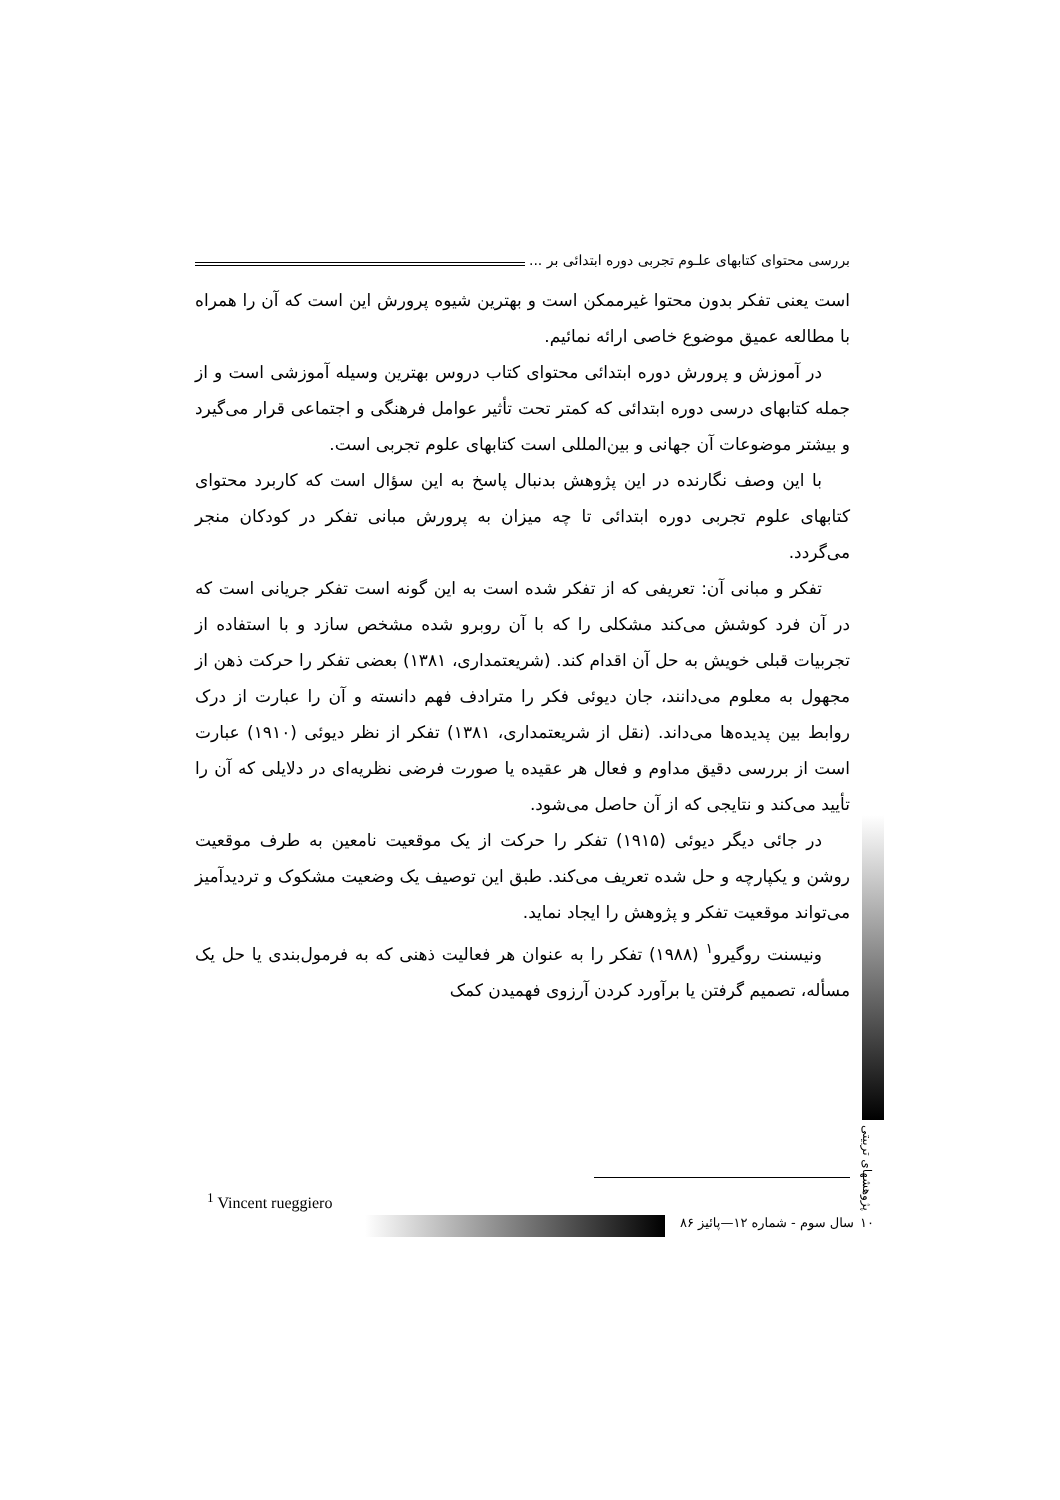بررسی محتوای کتابهای علـوم تجربی دوره ابتدائی بر ...
است یعنی تفکر بدون محتوا غیرممکن است و بهترین شیوه پرورش این است که آن را همراه با مطالعه عمیق موضوع خاصی ارائه نمائیم.
در آموزش و پرورش دوره ابتدائی محتوای کتاب دروس بهترین وسیله آموزشی است و از جمله کتابهای درسی دوره ابتدائی که کمتر تحت تأثیر عوامل فرهنگی و اجتماعی قرار می‌گیرد و بیشتر موضوعات آن جهانی و بین‌المللی است کتابهای علوم تجربی است.
با این وصف نگارنده در این پژوهش بدنبال پاسخ به این سؤال است که کاربرد محتوای کتابهای علوم تجربی دوره ابتدائی تا چه میزان به پرورش مبانی تفکر در کودکان منجر می‌گردد.
تفکر و مبانی آن: تعریفی که از تفکر شده است به این گونه است تفکر جریانی است که در آن فرد کوشش می‌کند مشکلی را که با آن روبرو شده مشخص سازد و با استفاده از تجربیات قبلی خویش به حل آن اقدام کند. (شریعتمداری، ۱۳۸۱) بعضی تفکر را حرکت ذهن از مجهول به معلوم می‌دانند، جان دیوئی فکر را مترادف فهم دانسته و آن را عبارت از درک روابط بین پدیده‌ها می‌داند. (نقل از شریعتمداری، ۱۳۸۱) تفکر از نظر دیوئی (۱۹۱۰) عبارت است از بررسی دقیق مداوم و فعال هر عقیده یا صورت فرضی نظریه‌ای در دلایلی که آن را تأیید می‌کند و نتایجی که از آن حاصل می‌شود.
در جائی دیگر دیوئی (۱۹۱۵) تفکر را حرکت از یک موقعیت نامعین به طرف موقعیت روشن و یکپارچه و حل شده تعریف می‌کند. طبق این توصیف یک وضعیت مشکوک و تردیدآمیز می‌تواند موقعیت تفکر و پژوهش را ایجاد نماید.
ونیسنت روگیرو<sup>۱</sup> (۱۹۸۸) تفکر را به عنوان هر فعالیت ذهنی که به فرمول‌بندی یا حل یک مسأله، تصمیم گرفتن یا برآورد کردن آرزوی فهمیدن کمک
<sup>1</sup> Vincent rueggiero
سال سوم - شماره ۱۲—پائیز ۸۶ ۱۰
پژوهشهای تربیتی